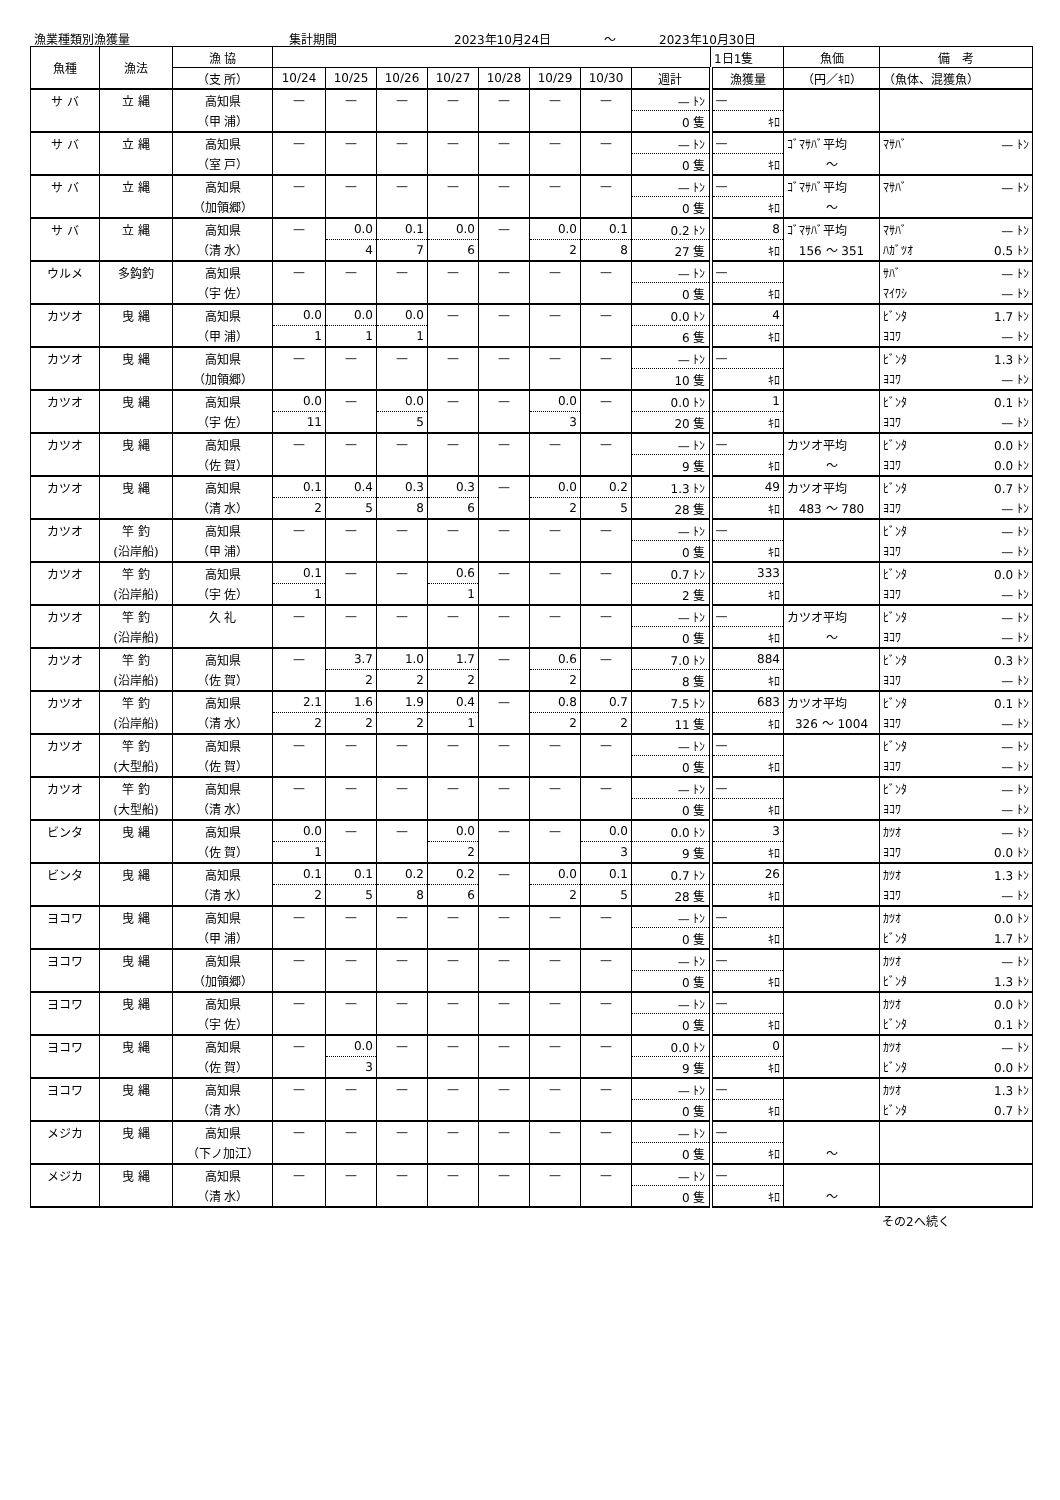漁業種類別漁獲量 集計期間 2023年10月24日 ～ 2023年10月30日
| 魚種 | 漁法 | 漁 協 | | | | | | | | | 1日1隻 | 魚価 | 備 考 |
| --- | --- | --- | --- | --- | --- | --- | --- | --- | --- | --- | --- | --- | --- |
| | | （支 所） | 10/24 | 10/25 | 10/26 | 10/27 | 10/28 | 10/29 | 10/30 | 週計 | 漁獲量 | （円／ｷﾛ） | （魚体、混獲魚） |
| サ バ | 立 縄 | 高知県 | — | — | — | — | — | — | — | — ﾄﾝ | — | | |
| | | （甲 浦） | | | | | | | | 0 隻 | ｷﾛ | | |
| サ バ | 立 縄 | 高知県 | — | — | — | — | — | — | — | — ﾄﾝ | — | ｺﾞﾏｻﾊﾞ平均 | ﾏｻﾊﾞ — ﾄﾝ |
| | | （室 戸） | | | | | | | | 0 隻 | ｷﾛ | ～ | |
| サ バ | 立 縄 | 高知県 | — | — | — | — | — | — | — | — ﾄﾝ | — | ｺﾞﾏｻﾊﾞ平均 | ﾏｻﾊﾞ — ﾄﾝ |
| | | （加領郷） | | | | | | | | 0 隻 | ｷﾛ | ～ | |
| サ バ | 立 縄 | 高知県 | — | 0.0 | 0.1 | 0.0 | — | 0.0 | 0.1 | 0.2 ﾄﾝ | 8 | ｺﾞﾏｻﾊﾞ平均 | ﾏｻﾊﾞ — ﾄﾝ |
| | | （清 水） | | 4 | 7 | 6 | | 2 | 8 | 27 隻 | ｷﾛ | 156 ～ 351 | ﾊｶﾞﾂｵ 0.5 ﾄﾝ |
| ウルメ | 多鈎釣 | 高知県 | — | — | — | — | — | — | — | — ﾄﾝ | — | | ｻﾊﾞ — ﾄﾝ |
| | | （宇 佐） | | | | | | | | 0 隻 | ｷﾛ | | ﾏｲﾜｼ — ﾄﾝ |
| カツオ | 曳 縄 | 高知県 | 0.0 | 0.0 | 0.0 | — | — | — | — | 0.0 ﾄﾝ | 4 | | ﾋﾞﾝﾀ 1.7 ﾄﾝ |
| | | （甲 浦） | 1 | 1 | 1 | | | | | 6 隻 | ｷﾛ | | ﾖｺﾜ — ﾄﾝ |
| カツオ | 曳 縄 | 高知県 | — | — | — | — | — | — | — | — ﾄﾝ | — | | ﾋﾞﾝﾀ 1.3 ﾄﾝ |
| | | （加領郷） | | | | | | | | 10 隻 | ｷﾛ | | ﾖｺﾜ — ﾄﾝ |
| カツオ | 曳 縄 | 高知県 | 0.0 | — | 0.0 | — | — | 0.0 | — | 0.0 ﾄﾝ | 1 | | ﾋﾞﾝﾀ 0.1 ﾄﾝ |
| | | （宇 佐） | 11 | | 5 | | | 3 | | 20 隻 | ｷﾛ | | ﾖｺﾜ — ﾄﾝ |
| カツオ | 曳 縄 | 高知県 | — | — | — | — | — | — | — | — ﾄﾝ | — | カツオ平均 | ﾋﾞﾝﾀ 0.0 ﾄﾝ |
| | | （佐 賀） | | | | | | | | 9 隻 | ｷﾛ | ～ | ﾖｺﾜ 0.0 ﾄﾝ |
| カツオ | 曳 縄 | 高知県 | 0.1 | 0.4 | 0.3 | 0.3 | — | 0.0 | 0.2 | 1.3 ﾄﾝ | 49 | カツオ平均 | ﾋﾞﾝﾀ 0.7 ﾄﾝ |
| | | （清 水） | 2 | 5 | 8 | 6 | | 2 | 5 | 28 隻 | ｷﾛ | 483 ～ 780 | ﾖｺﾜ — ﾄﾝ |
| カツオ | 竿 釣 | 高知県 | — | — | — | — | — | — | — | — ﾄﾝ | — | | ﾋﾞﾝﾀ — ﾄﾝ |
| | (沿岸船) | （甲 浦） | | | | | | | | 0 隻 | ｷﾛ | | ﾖｺﾜ — ﾄﾝ |
| カツオ | 竿 釣 | 高知県 | 0.1 | — | — | 0.6 | — | — | — | 0.7 ﾄﾝ | 333 | | ﾋﾞﾝﾀ 0.0 ﾄﾝ |
| | (沿岸船) | （宇 佐） | 1 | | | 1 | | | | 2 隻 | ｷﾛ | | ﾖｺﾜ — ﾄﾝ |
| カツオ | 竿 釣 | 久 礼 | — | — | — | — | — | — | — | — ﾄﾝ | — | カツオ平均 | ﾋﾞﾝﾀ — ﾄﾝ |
| | (沿岸船) | | | | | | | | | 0 隻 | ｷﾛ | ～ | ﾖｺﾜ — ﾄﾝ |
| カツオ | 竿 釣 | 高知県 | — | 3.7 | 1.0 | 1.7 | — | 0.6 | — | 7.0 ﾄﾝ | 884 | | ﾋﾞﾝﾀ 0.3 ﾄﾝ |
| | (沿岸船) | （佐 賀） | | 2 | 2 | 2 | | 2 | | 8 隻 | ｷﾛ | | ﾖｺﾜ — ﾄﾝ |
| カツオ | 竿 釣 | 高知県 | 2.1 | 1.6 | 1.9 | 0.4 | — | 0.8 | 0.7 | 7.5 ﾄﾝ | 683 | カツオ平均 | ﾋﾞﾝﾀ 0.1 ﾄﾝ |
| | (沿岸船) | （清 水） | 2 | 2 | 2 | 1 | | 2 | 2 | 11 隻 | ｷﾛ | 326 ～ 1004 | ﾖｺﾜ — ﾄﾝ |
| カツオ | 竿 釣 | 高知県 | — | — | — | — | — | — | — | — ﾄﾝ | — | | ﾋﾞﾝﾀ — ﾄﾝ |
| | (大型船) | （佐 賀） | | | | | | | | 0 隻 | ｷﾛ | | ﾖｺﾜ — ﾄﾝ |
| カツオ | 竿 釣 | 高知県 | — | — | — | — | — | — | — | — ﾄﾝ | — | | ﾋﾞﾝﾀ — ﾄﾝ |
| | (大型船) | （清 水） | | | | | | | | 0 隻 | ｷﾛ | | ﾖｺﾜ — ﾄﾝ |
| ビンタ | 曳 縄 | 高知県 | 0.0 | — | — | 0.0 | — | — | 0.0 | 0.0 ﾄﾝ | 3 | | ｶﾂｵ — ﾄﾝ |
| | | （佐 賀） | 1 | | | 2 | | | 3 | 9 隻 | ｷﾛ | | ﾖｺﾜ 0.0 ﾄﾝ |
| ビンタ | 曳 縄 | 高知県 | 0.1 | 0.1 | 0.2 | 0.2 | — | 0.0 | 0.1 | 0.7 ﾄﾝ | 26 | | ｶﾂｵ 1.3 ﾄﾝ |
| | | （清 水） | 2 | 5 | 8 | 6 | | 2 | 5 | 28 隻 | ｷﾛ | | ﾖｺﾜ — ﾄﾝ |
| ヨコワ | 曳 縄 | 高知県 | — | — | — | — | — | — | — | — ﾄﾝ | — | | ｶﾂｵ 0.0 ﾄﾝ |
| | | （甲 浦） | | | | | | | | 0 隻 | ｷﾛ | | ﾋﾞﾝﾀ 1.7 ﾄﾝ |
| ヨコワ | 曳 縄 | 高知県 | — | — | — | — | — | — | — | — ﾄﾝ | — | | ｶﾂｵ — ﾄﾝ |
| | | （加領郷） | | | | | | | | 0 隻 | ｷﾛ | | ﾋﾞﾝﾀ 1.3 ﾄﾝ |
| ヨコワ | 曳 縄 | 高知県 | — | — | — | — | — | — | — | — ﾄﾝ | — | | ｶﾂｵ 0.0 ﾄﾝ |
| | | （宇 佐） | | | | | | | | 0 隻 | ｷﾛ | | ﾋﾞﾝﾀ 0.1 ﾄﾝ |
| ヨコワ | 曳 縄 | 高知県 | — | 0.0 | — | — | — | — | — | 0.0 ﾄﾝ | 0 | | ｶﾂｵ — ﾄﾝ |
| | | （佐 賀） | | 3 | | | | | | 9 隻 | ｷﾛ | | ﾋﾞﾝﾀ 0.0 ﾄﾝ |
| ヨコワ | 曳 縄 | 高知県 | — | — | — | — | — | — | — | — ﾄﾝ | — | | ｶﾂｵ 1.3 ﾄﾝ |
| | | （清 水） | | | | | | | | 0 隻 | ｷﾛ | | ﾋﾞﾝﾀ 0.7 ﾄﾝ |
| メジカ | 曳 縄 | 高知県 | — | — | — | — | — | — | — | — ﾄﾝ | — | | |
| | | （下ノ加江） | | | | | | | | 0 隻 | ｷﾛ | ～ | |
| メジカ | 曳 縄 | 高知県 | — | — | — | — | — | — | — | — ﾄﾝ | — | | |
| | | （清 水） | | | | | | | | 0 隻 | ｷﾛ | ～ | |
その2へ続く